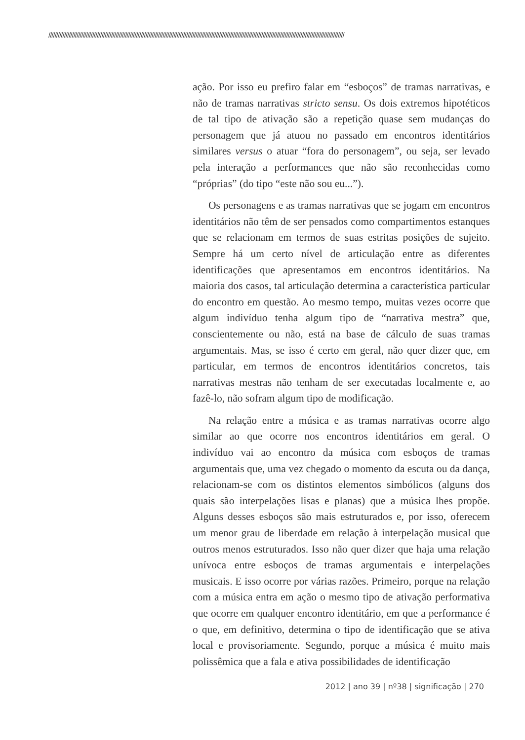/////////////////////////////////////////////////////////////////////////////////////////////////////////////////////////////////////////////////////////////////////////////////////////////
ação. Por isso eu prefiro falar em “esboços” de tramas narrativas, e não de tramas narrativas stricto sensu. Os dois extremos hipotéticos de tal tipo de ativação são a repetição quase sem mudanças do personagem que já atuou no passado em encontros identitários similares versus o atuar “fora do personagem”, ou seja, ser levado pela interação a performances que não são reconhecidas como “próprias” (do tipo “este não sou eu...”).
Os personagens e as tramas narrativas que se jogam em encontros identitários não têm de ser pensados como compartimentos estanques que se relacionam em termos de suas estritas posições de sujeito. Sempre há um certo nível de articulação entre as diferentes identificações que apresentamos em encontros identitários. Na maioria dos casos, tal articulação determina a característica particular do encontro em questão. Ao mesmo tempo, muitas vezes ocorre que algum indivíduo tenha algum tipo de “narrativa mestra” que, conscientemente ou não, está na base de cálculo de suas tramas argumentais. Mas, se isso é certo em geral, não quer dizer que, em particular, em termos de encontros identitários concretos, tais narrativas mestras não tenham de ser executadas localmente e, ao fazê-lo, não sofram algum tipo de modificação.
Na relação entre a música e as tramas narrativas ocorre algo similar ao que ocorre nos encontros identitários em geral. O indivíduo vai ao encontro da música com esboços de tramas argumentais que, uma vez chegado o momento da escuta ou da dança, relacionam-se com os distintos elementos simbólicos (alguns dos quais são interpelações lisas e planas) que a música lhes propõe. Alguns desses esboços são mais estruturados e, por isso, oferecem um menor grau de liberdade em relação à interpelação musical que outros menos estruturados. Isso não quer dizer que haja uma relação unívoca entre esboços de tramas argumentais e interpelações musicais. E isso ocorre por várias razões. Primeiro, porque na relação com a música entra em ação o mesmo tipo de ativação performativa que ocorre em qualquer encontro identitário, em que a performance é o que, em definitivo, determina o tipo de identificação que se ativa local e provisoriamente. Segundo, porque a música é muito mais polissêmica que a fala e ativa possibilidades de identificação
2012 | ano 39 | nº38 | significação | 270